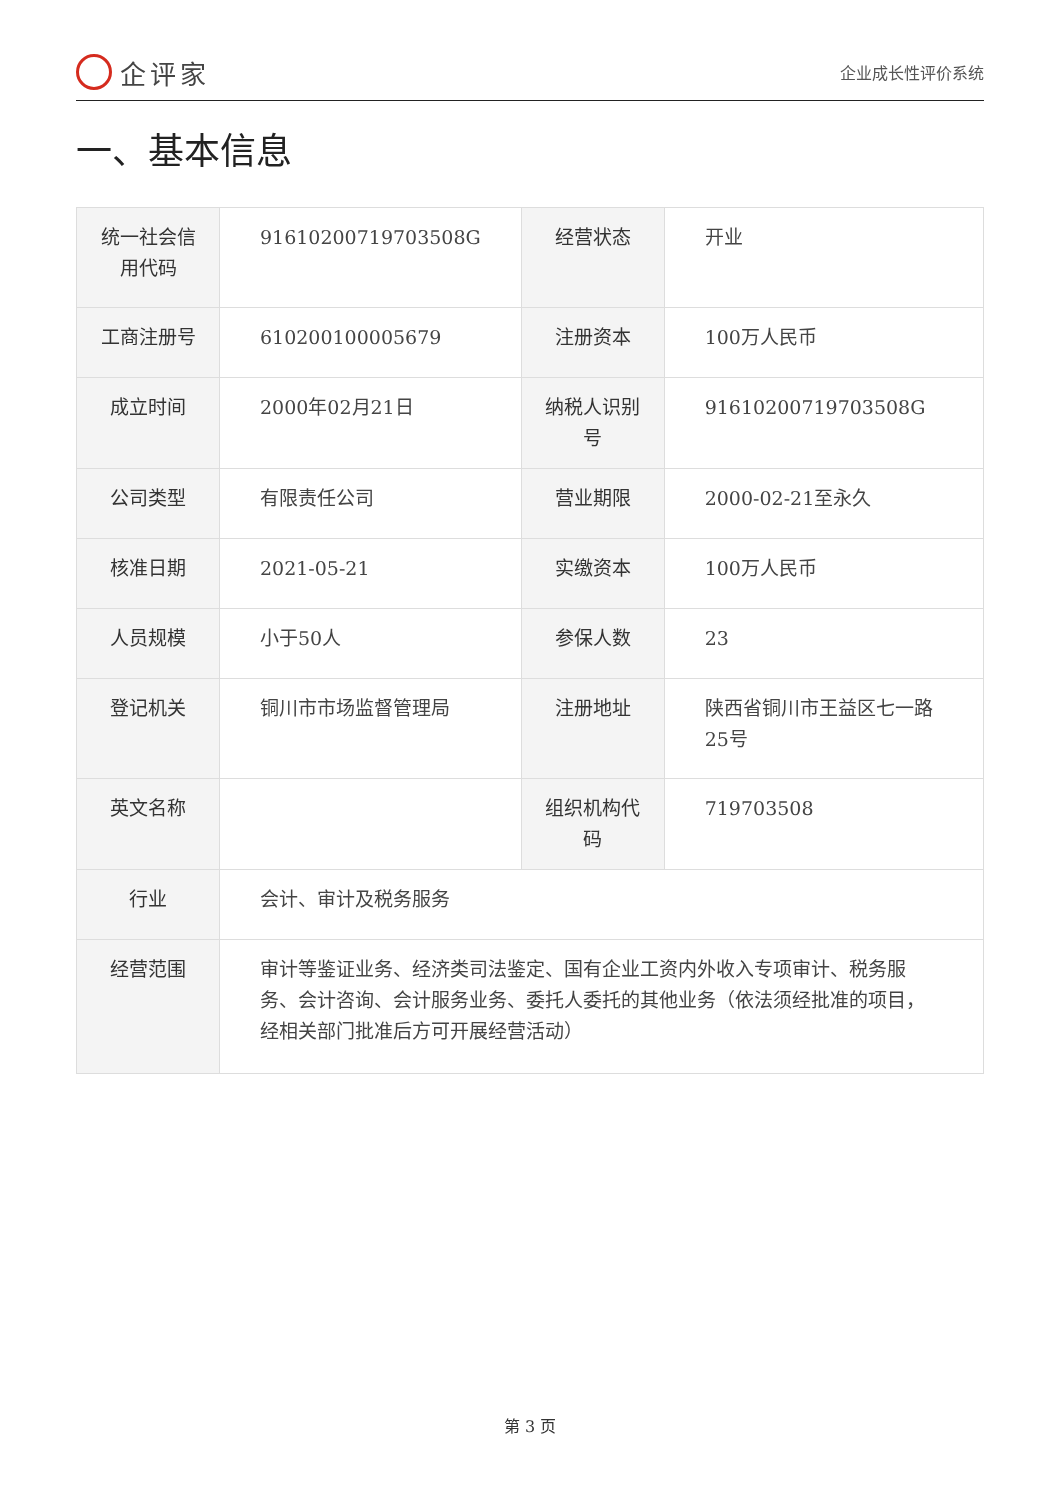企评家
企业成长性评价系统
一、基本信息
| 统一社会信用代码 | 91610200719703508G | 经营状态 | 开业 |
| 工商注册号 | 610200100005679 | 注册资本 | 100万人民币 |
| 成立时间 | 2000年02月21日 | 纳税人识别号 | 91610200719703508G |
| 公司类型 | 有限责任公司 | 营业期限 | 2000-02-21至永久 |
| 核准日期 | 2021-05-21 | 实缴资本 | 100万人民币 |
| 人员规模 | 小于50人 | 参保人数 | 23 |
| 登记机关 | 铜川市市场监督管理局 | 注册地址 | 陕西省铜川市王益区七一路25号 |
| 英文名称 | | 组织机构代码 | 719703508 |
| 行业 | 会计、审计及税务服务 | | |
| 经营范围 | 审计等鉴证业务、经济类司法鉴定、国有企业工资内外收入专项审计、税务服务、会计咨询、会计服务业务、委托人委托的其他业务（依法须经批准的项目，经相关部门批准后方可开展经营活动） | | |
第 3 页